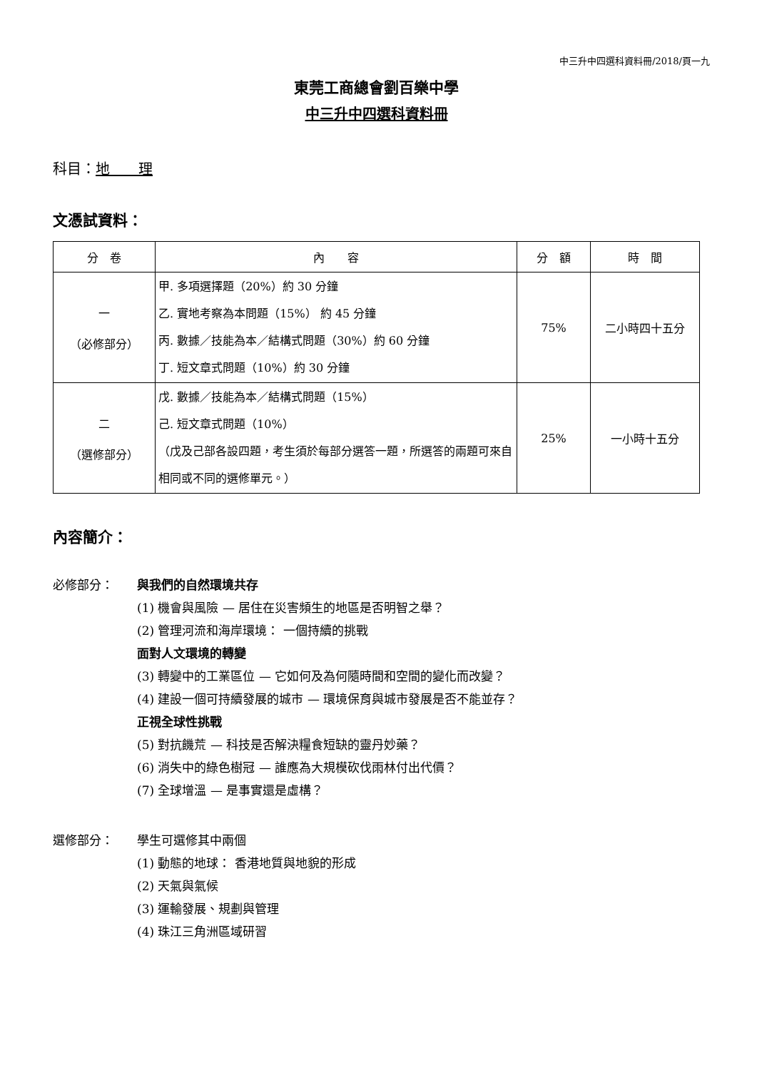中三升中四選科資料冊/2018/頁一九
東莞工商總會劉百樂中學
中三升中四選科資料冊
科目：地　　理
文憑試資料：
| 分 卷 | 內 容 | 分 額 | 時 間 |
| --- | --- | --- | --- |
| 一 （必修部分） | 甲. 多項選擇題（20%）約 30 分鐘 乙. 實地考察為本問題（15%） 約 45 分鐘 丙. 數據／技能為本／結構式問題（30%）約 60 分鐘 丁. 短文章式問題（10%）約 30 分鐘 | 75% | 二小時四十五分 |
| 二 （選修部分） | 戊. 數據／技能為本／結構式問題（15%） 己. 短文章式問題（10%） （戊及己部各設四題，考生須於每部分選答一題，所選答的兩題可來自相同或不同的選修單元。） | 25% | 一小時十五分 |
內容簡介：
必修部分： 與我們的自然環境共存
(1) 機會與風險 — 居住在災害頻生的地區是否明智之舉？
(2) 管理河流和海岸環境： 一個持續的挑戰
面對人文環境的轉變
(3) 轉變中的工業區位 — 它如何及為何隨時間和空間的變化而改變？
(4) 建設一個可持續發展的城市 — 環境保育與城市發展是否不能並存？
正視全球性挑戰
(5) 對抗饑荒 — 科技是否解決糧食短缺的靈丹妙藥？
(6) 消失中的綠色樹冠 — 誰應為大規模砍伐雨林付出代價？
(7) 全球增溫 — 是事實還是虛構？
選修部分：
學生可選修其中兩個
(1) 動態的地球： 香港地質與地貌的形成
(2) 天氣與氣候
(3) 運輸發展、規劃與管理
(4) 珠江三角洲區域研習